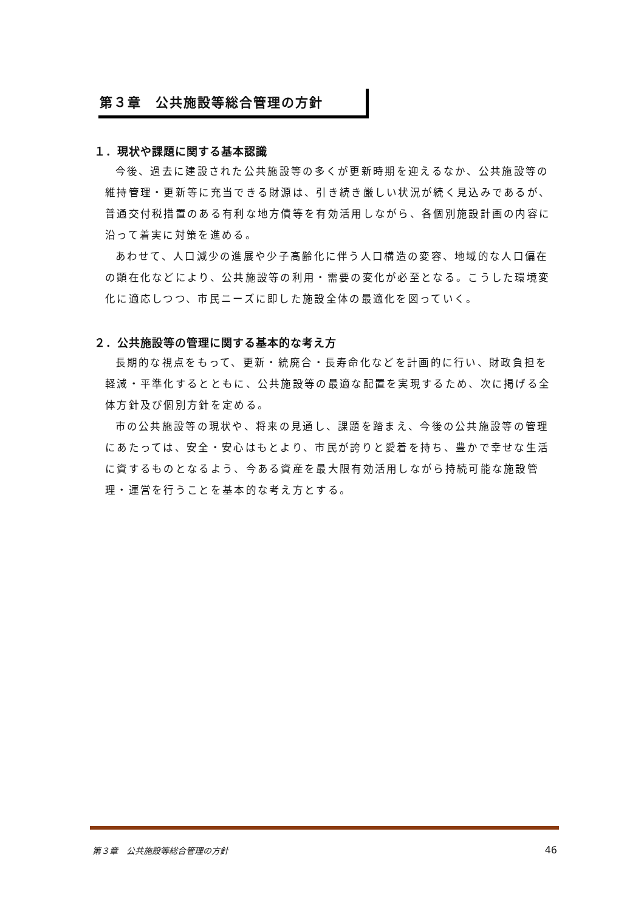第３章　公共施設等総合管理の方針
１．現状や課題に関する基本認識
今後、過去に建設された公共施設等の多くが更新時期を迎えるなか、公共施設等の維持管理・更新等に充当できる財源は、引き続き厳しい状況が続く見込みであるが、普通交付税措置のある有利な地方債等を有効活用しながら、各個別施設計画の内容に沿って着実に対策を進める。
あわせて、人口減少の進展や少子高齢化に伴う人口構造の変容、地域的な人口偏在の顕在化などにより、公共施設等の利用・需要の変化が必至となる。こうした環境変化に適応しつつ、市民ニーズに即した施設全体の最適化を図っていく。
２．公共施設等の管理に関する基本的な考え方
長期的な視点をもって、更新・統廃合・長寿命化などを計画的に行い、財政負担を軽減・平準化するとともに、公共施設等の最適な配置を実現するため、次に掲げる全体方針及び個別方針を定める。
市の公共施設等の現状や、将来の見通し、課題を踏まえ、今後の公共施設等の管理にあたっては、安全・安心はもとより、市民が誇りと愛着を持ち、豊かで幸せな生活に資するものとなるよう、今ある資産を最大限有効活用しながら持続可能な施設管理・運営を行うことを基本的な考え方とする。
第３章　公共施設等総合管理の方針 46